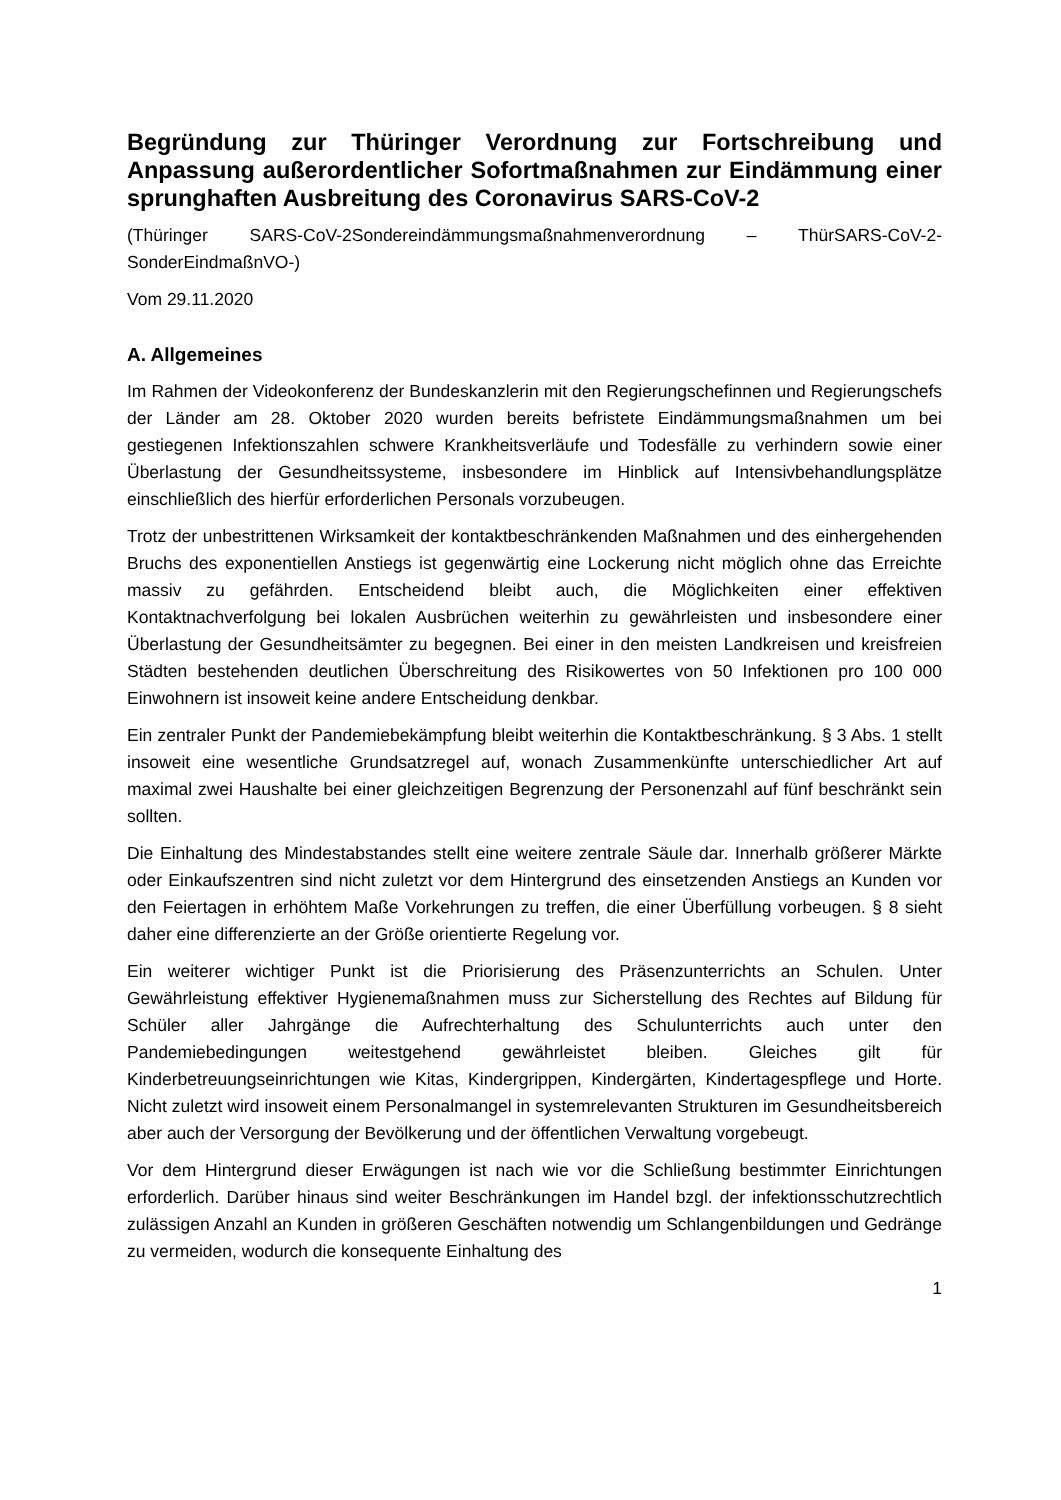Begründung zur Thüringer Verordnung zur Fortschreibung und Anpassung außerordentlicher Sofortmaßnahmen zur Eindämmung einer sprunghaften Ausbreitung des Coronavirus SARS-CoV-2
(Thüringer SARS-CoV-2Sondereindämmungsmaßnahmenverordnung – ThürSARS-CoV-2-SonderEindmaßnVO-)
Vom 29.11.2020
A. Allgemeines
Im Rahmen der Videokonferenz der Bundeskanzlerin mit den Regierungschefinnen und Regierungschefs der Länder am 28. Oktober 2020 wurden bereits befristete Eindämmungsmaßnahmen um bei gestiegenen Infektionszahlen schwere Krankheitsverläufe und Todesfälle zu verhindern sowie einer Überlastung der Gesundheitssysteme, insbesondere im Hinblick auf Intensivbehandlungsplätze einschließlich des hierfür erforderlichen Personals vorzubeugen.
Trotz der unbestrittenen Wirksamkeit der kontaktbeschränkenden Maßnahmen und des einhergehenden Bruchs des exponentiellen Anstiegs ist gegenwärtig eine Lockerung nicht möglich ohne das Erreichte massiv zu gefährden. Entscheidend bleibt auch, die Möglichkeiten einer effektiven Kontaktnachverfolgung bei lokalen Ausbrüchen weiterhin zu gewährleisten und insbesondere einer Überlastung der Gesundheitsämter zu begegnen. Bei einer in den meisten Landkreisen und kreisfreien Städten bestehenden deutlichen Überschreitung des Risikowertes von 50 Infektionen pro 100 000 Einwohnern ist insoweit keine andere Entscheidung denkbar.
Ein zentraler Punkt der Pandemiebekämpfung bleibt weiterhin die Kontaktbeschränkung. § 3 Abs. 1 stellt insoweit eine wesentliche Grundsatzregel auf, wonach Zusammenkünfte unterschiedlicher Art auf maximal zwei Haushalte bei einer gleichzeitigen Begrenzung der Personenzahl auf fünf beschränkt sein sollten.
Die Einhaltung des Mindestabstandes stellt eine weitere zentrale Säule dar. Innerhalb größerer Märkte oder Einkaufszentren sind nicht zuletzt vor dem Hintergrund des einsetzenden Anstiegs an Kunden vor den Feiertagen in erhöhtem Maße Vorkehrungen zu treffen, die einer Überfüllung vorbeugen. § 8 sieht daher eine differenzierte an der Größe orientierte Regelung vor.
Ein weiterer wichtiger Punkt ist die Priorisierung des Präsenzunterrichts an Schulen. Unter Gewährleistung effektiver Hygienemaßnahmen muss zur Sicherstellung des Rechtes auf Bildung für Schüler aller Jahrgänge die Aufrechterhaltung des Schulunterrichts auch unter den Pandemiebedingungen weitestgehend gewährleistet bleiben. Gleiches gilt für Kinderbetreuungseinrichtungen wie Kitas, Kindergrippen, Kindergärten, Kindertagespflege und Horte. Nicht zuletzt wird insoweit einem Personalmangel in systemrelevanten Strukturen im Gesundheitsbereich aber auch der Versorgung der Bevölkerung und der öffentlichen Verwaltung vorgebeugt.
Vor dem Hintergrund dieser Erwägungen ist nach wie vor die Schließung bestimmter Einrichtungen erforderlich. Darüber hinaus sind weiter Beschränkungen im Handel bzgl. der infektionsschutzrechtlich zulässigen Anzahl an Kunden in größeren Geschäften notwendig um Schlangenbildungen und Gedränge zu vermeiden, wodurch die konsequente Einhaltung des
1